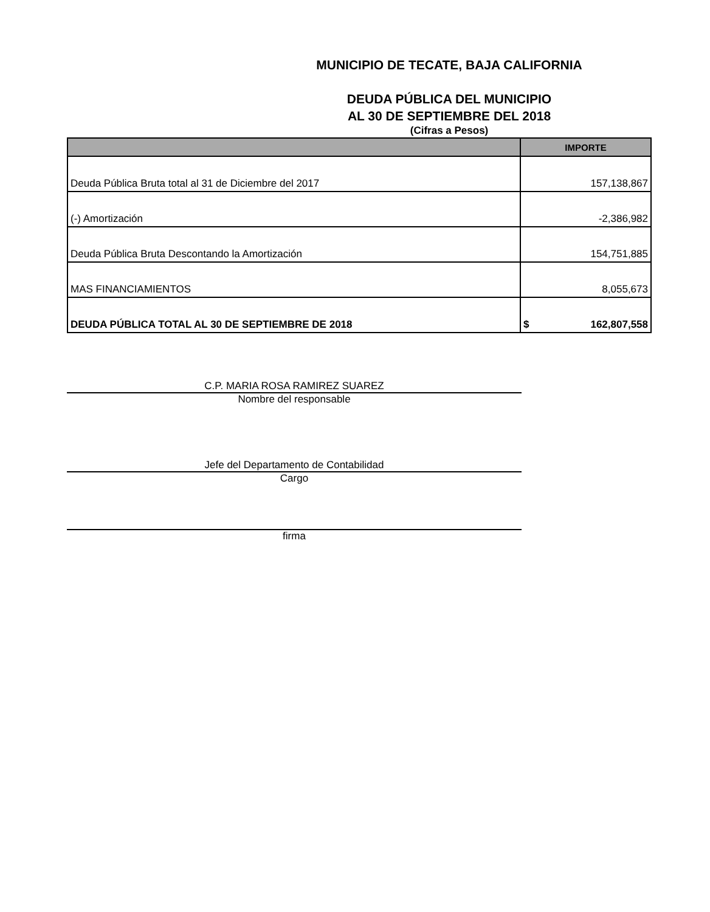MUNICIPIO DE TECATE, BAJA CALIFORNIA
DEUDA PÚBLICA DEL MUNICIPIO
AL 30 DE SEPTIEMBRE DEL 2018
(Cifras a Pesos)
| | IMPORTE |
| --- | --- |
| Deuda Pública Bruta total al 31 de Diciembre del 2017 | 157,138,867 |
| (-) Amortización | -2,386,982 |
| Deuda Pública Bruta Descontando la Amortización | 154,751,885 |
| MAS FINANCIAMIENTOS | 8,055,673 |
| DEUDA PÚBLICA TOTAL AL 30 DE SEPTIEMBRE DE 2018 | $ 162,807,558 |
C.P. MARIA ROSA RAMIREZ SUAREZ
Nombre del responsable
Jefe del Departamento de Contabilidad
Cargo
firma